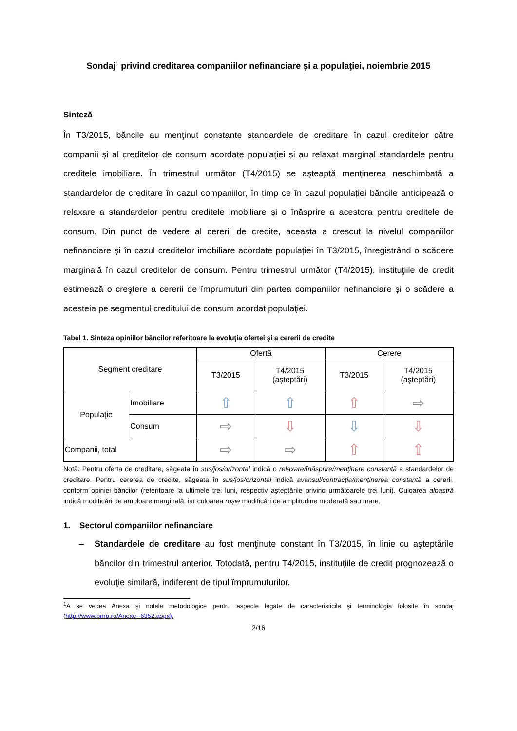Sondaj<sup>1</sup> privind creditarea companiilor nefinanciare şi a populaţiei, noiembrie 2015
Sinteză
În T3/2015, băncile au menţinut constante standardele de creditare în cazul creditelor către companii și al creditelor de consum acordate populației și au relaxat marginal standardele pentru creditele imobiliare. În trimestrul următor (T4/2015) se așteaptă menținerea neschimbată a standardelor de creditare în cazul companiilor, în timp ce în cazul populației băncile anticipează o relaxare a standardelor pentru creditele imobiliare și o înăsprire a acestora pentru creditele de consum. Din punct de vedere al cererii de credite, aceasta a crescut la nivelul companiilor nefinanciare și în cazul creditelor imobiliare acordate populației în T3/2015, înregistrând o scădere marginală în cazul creditelor de consum. Pentru trimestrul următor (T4/2015), instituţiile de credit estimează o creştere a cererii de împrumuturi din partea companiilor nefinanciare și o scădere a acesteia pe segmentul creditului de consum acordat populaţiei.
Tabel 1. Sinteza opiniilor băncilor referitoare la evoluţia ofertei şi a cererii de credite
| Segment creditare | | Ofertă | | Cerere | |
| --- | --- | --- | --- | --- | --- |
| | | T3/2015 | T4/2015 (aşteptări) | T3/2015 | T4/2015 (aşteptări) |
| Populaţie | Imobiliare | ⇧ | ⇧ | ⇧ | ⇨ |
| | Consum | ⇨ | ⇩ | ⇩ | ⇩ |
| Companii, total | | ⇨ | ⇨ | ⇧ | ⇧ |
Notă: Pentru oferta de creditare, săgeata în sus/jos/orizontal indică o relaxare/înăsprire/menţinere constantă a standardelor de creditare. Pentru cererea de credite, săgeata în sus/jos/orizontal indică avansul/contracţia/menţinerea constantă a cererii, conform opiniei băncilor (referitoare la ultimele trei luni, respectiv aşteptările privind următoarele trei luni). Culoarea albastră indică modificări de amploare marginală, iar culoarea roşie modificări de amplitudine moderată sau mare.
1. Sectorul companiilor nefinanciare
– Standardele de creditare au fost menţinute constant în T3/2015, în linie cu aşteptările băncilor din trimestrul anterior. Totodată, pentru T4/2015, instituţiile de credit prognozează o evoluţie similară, indiferent de tipul împrumuturilor.
<sup>1</sup> A se vedea Anexa şi notele metodologice pentru aspecte legate de caracteristicile şi terminologia folosite în sondaj (http://www.bnro.ro/Anexe--6352.aspx).
2/16